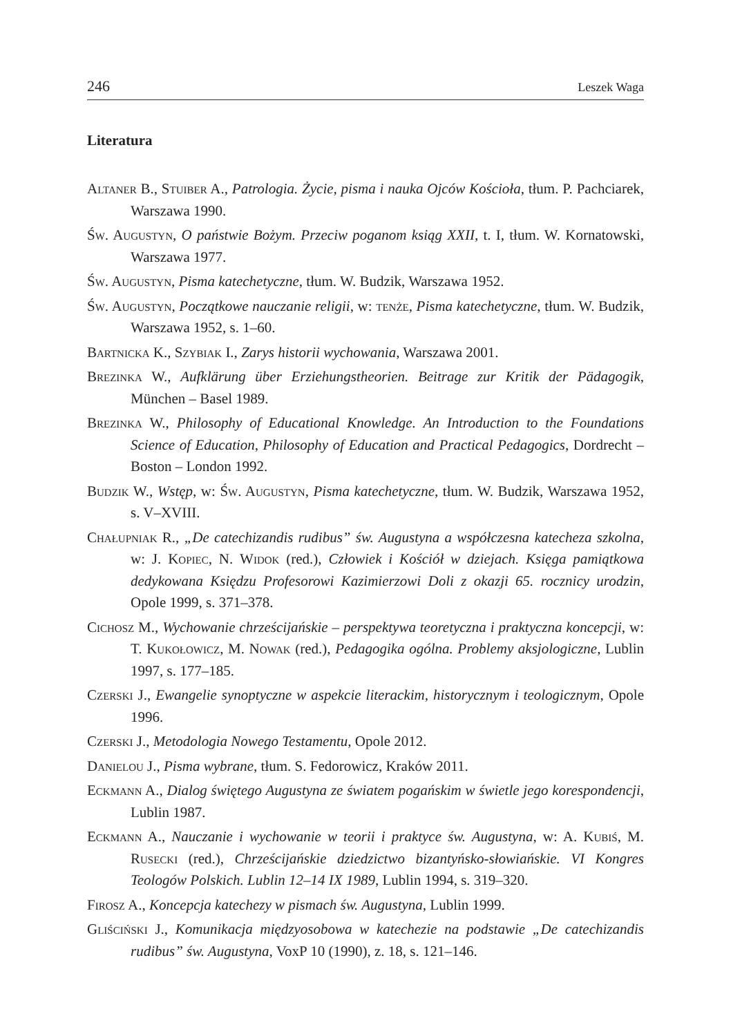246 Leszek Waga
Literatura
Altaner B., Stuiber A., Patrologia. Życie, pisma i nauka Ojców Kościoła, tłum. P. Pachciarek, Warszawa 1990.
Św. Augustyn, O państwie Bożym. Przeciw poganom ksiąg XXII, t. I, tłum. W. Kornatowski, Warszawa 1977.
Św. Augustyn, Pisma katechetyczne, tłum. W. Budzik, Warszawa 1952.
Św. Augustyn, Początkowe nauczanie religii, w: tenże, Pisma katechetyczne, tłum. W. Budzik, Warszawa 1952, s. 1–60.
Bartnicka K., Szybiak I., Zarys historii wychowania, Warszawa 2001.
Brezinka W., Aufklärung über Erziehungstheorien. Beitrage zur Kritik der Pädagogik, München – Basel 1989.
Brezinka W., Philosophy of Educational Knowledge. An Introduction to the Foundations Science of Education, Philosophy of Education and Practical Pedagogics, Dordrecht – Boston – London 1992.
Budzik W., Wstęp, w: Św. Augustyn, Pisma katechetyczne, tłum. W. Budzik, Warszawa 1952, s. V–XVIII.
Chałupniak R., „De catechizandis rudibus” św. Augustyna a współczesna katecheza szkolna, w: J. Kopiec, N. Widok (red.), Człowiek i Kościół w dziejach. Księga pamiątkowa dedykowana Księdzu Profesorowi Kazimierzowi Doli z okazji 65. rocznicy urodzin, Opole 1999, s. 371–378.
Cichosz M., Wychowanie chrześcijańskie – perspektywa teoretyczna i praktyczna koncepcji, w: T. Kukołowicz, M. Nowak (red.), Pedagogika ogólna. Problemy aksjologiczne, Lublin 1997, s. 177–185.
Czerski J., Ewangelie synoptyczne w aspekcie literackim, historycznym i teologicznym, Opole 1996.
Czerski J., Metodologia Nowego Testamentu, Opole 2012.
Danielou J., Pisma wybrane, tłum. S. Fedorowicz, Kraków 2011.
Eckmann A., Dialog świętego Augustyna ze światem pogańskim w świetle jego korespondencji, Lublin 1987.
Eckmann A., Nauczanie i wychowanie w teorii i praktyce św. Augustyna, w: A. Kubiś, M. Rusecki (red.), Chrześcijańskie dziedzictwo bizantyńsko-słowiańskie. VI Kongres Teologów Polskich. Lublin 12–14 IX 1989, Lublin 1994, s. 319–320.
Firosz A., Koncepcja katechezy w pismach św. Augustyna, Lublin 1999.
Gliściński J., Komunikacja międzyosobowa w katechezie na podstawie „De catechizandis rudibus” św. Augustyna, VoxP 10 (1990), z. 18, s. 121–146.